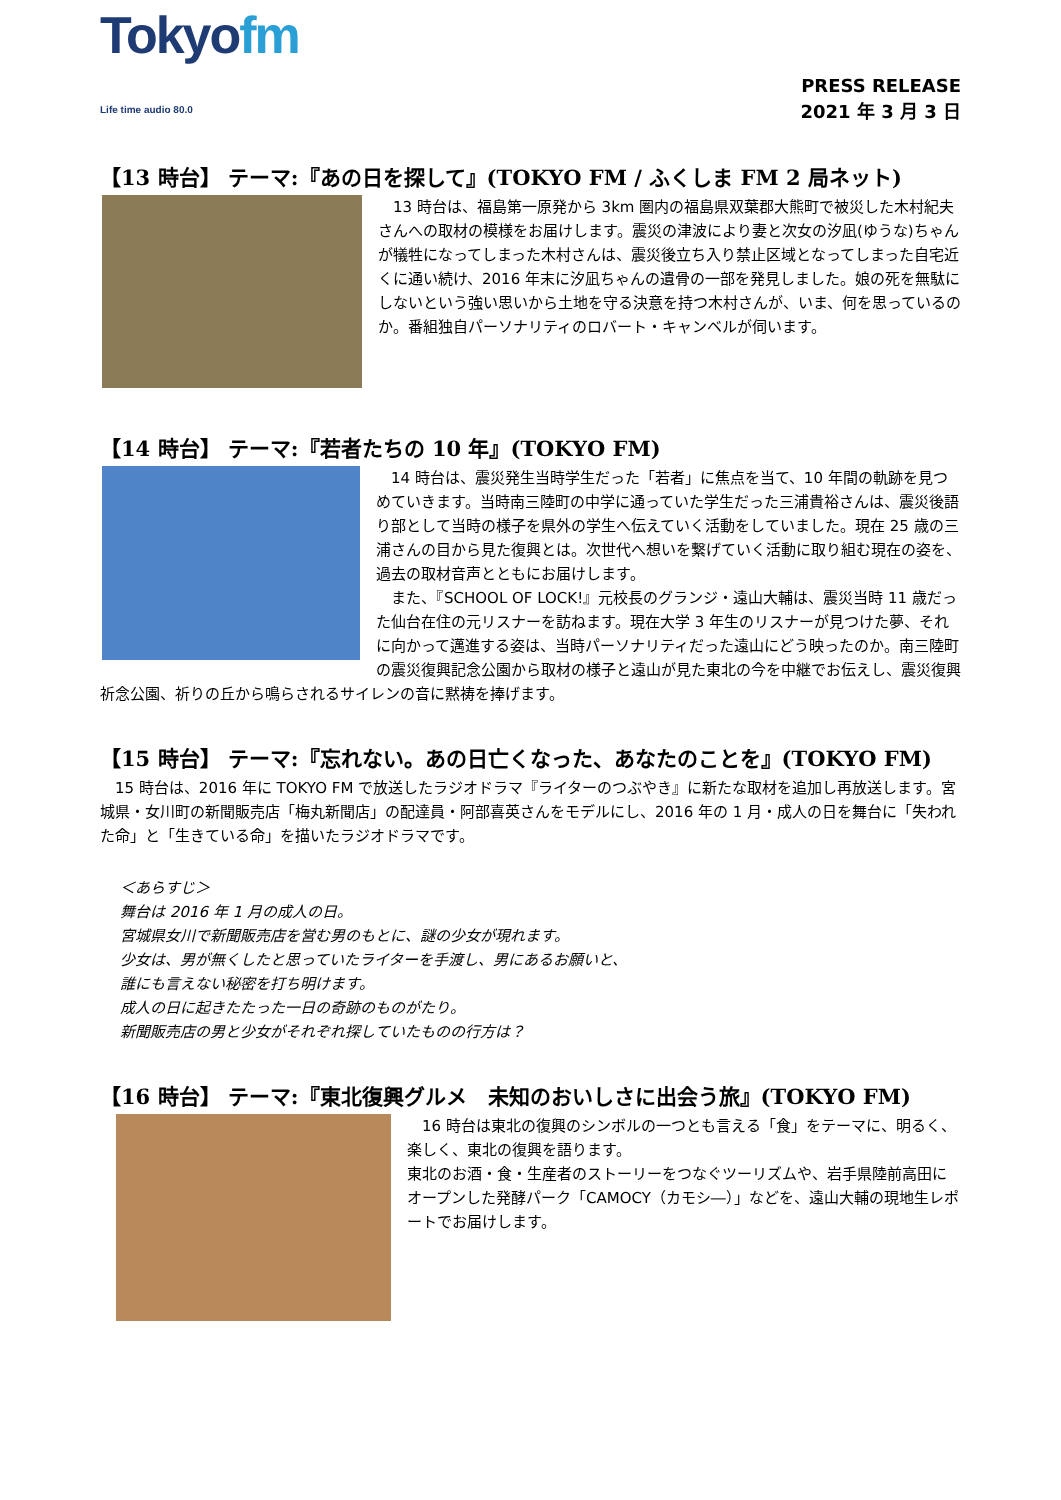Tokyofm
Life time audio 80.0
PRESS RELEASE
2021 年 3 月 3 日
【13 時台】 テーマ:『あの日を探して』(TOKYO FM / ふくしま FM 2 局ネット)
　13 時台は、福島第一原発から 3km 圏内の福島県双葉郡大熊町で被災した木村紀夫さんへの取材の模様をお届けします。震災の津波により妻と次女の汐凪(ゆうな)ちゃんが犠牲になってしまった木村さんは、震災後立ち入り禁止区域となってしまった自宅近くに通い続け、2016 年末に汐凪ちゃんの遺骨の一部を発見しました。娘の死を無駄にしないという強い思いから土地を守る決意を持つ木村さんが、いま、何を思っているのか。番組独自パーソナリティのロバート・キャンベルが伺います。
【14 時台】 テーマ:『若者たちの 10 年』(TOKYO FM)
　14 時台は、震災発生当時学生だった「若者」に焦点を当て、10 年間の軌跡を見つめていきます。当時南三陸町の中学に通っていた学生だった三浦貴裕さんは、震災後語り部として当時の様子を県外の学生へ伝えていく活動をしていました。現在 25 歳の三浦さんの目から見た復興とは。次世代へ想いを繋げていく活動に取り組む現在の姿を、過去の取材音声とともにお届けします。
　また、『SCHOOL OF LOCK!』元校長のグランジ・遠山大輔は、震災当時 11 歳だった仙台在住の元リスナーを訪ねます。現在大学 3 年生のリスナーが見つけた夢、それに向かって邁進する姿は、当時パーソナリティだった遠山にどう映ったのか。南三陸町の震災復興記念公園から取材の様子と遠山が見た東北の今を中継でお伝えし、震災復興祈念公園、祈りの丘から鳴らされるサイレンの音に黙祷を捧げます。
【15 時台】 テーマ:『忘れない。あの日亡くなった、あなたのことを』(TOKYO FM)
　15 時台は、2016 年に TOKYO FM で放送したラジオドラマ『ライターのつぶやき』に新たな取材を追加し再放送します。宮城県・女川町の新聞販売店「梅丸新聞店」の配達員・阿部喜英さんをモデルにし、2016 年の 1 月・成人の日を舞台に「失われた命」と「生きている命」を描いたラジオドラマです。
＜あらすじ＞
舞台は 2016 年 1 月の成人の日。
宮城県女川で新聞販売店を営む男のもとに、謎の少女が現れます。
少女は、男が無くしたと思っていたライターを手渡し、男にあるお願いと、
誰にも言えない秘密を打ち明けます。
成人の日に起きたたった一日の奇跡のものがたり。
新聞販売店の男と少女がそれぞれ探していたものの行方は？
【16 時台】 テーマ:『東北復興グルメ　未知のおいしさに出会う旅』(TOKYO FM)
　16 時台は東北の復興のシンボルの一つとも言える「食」をテーマに、明るく、楽しく、東北の復興を語ります。
東北のお酒・食・生産者のストーリーをつなぐツーリズムや、岩手県陸前高田にオープンした発酵パーク「CAMOCY（カモシ―）」などを、遠山大輔の現地生レポートでお届けします。